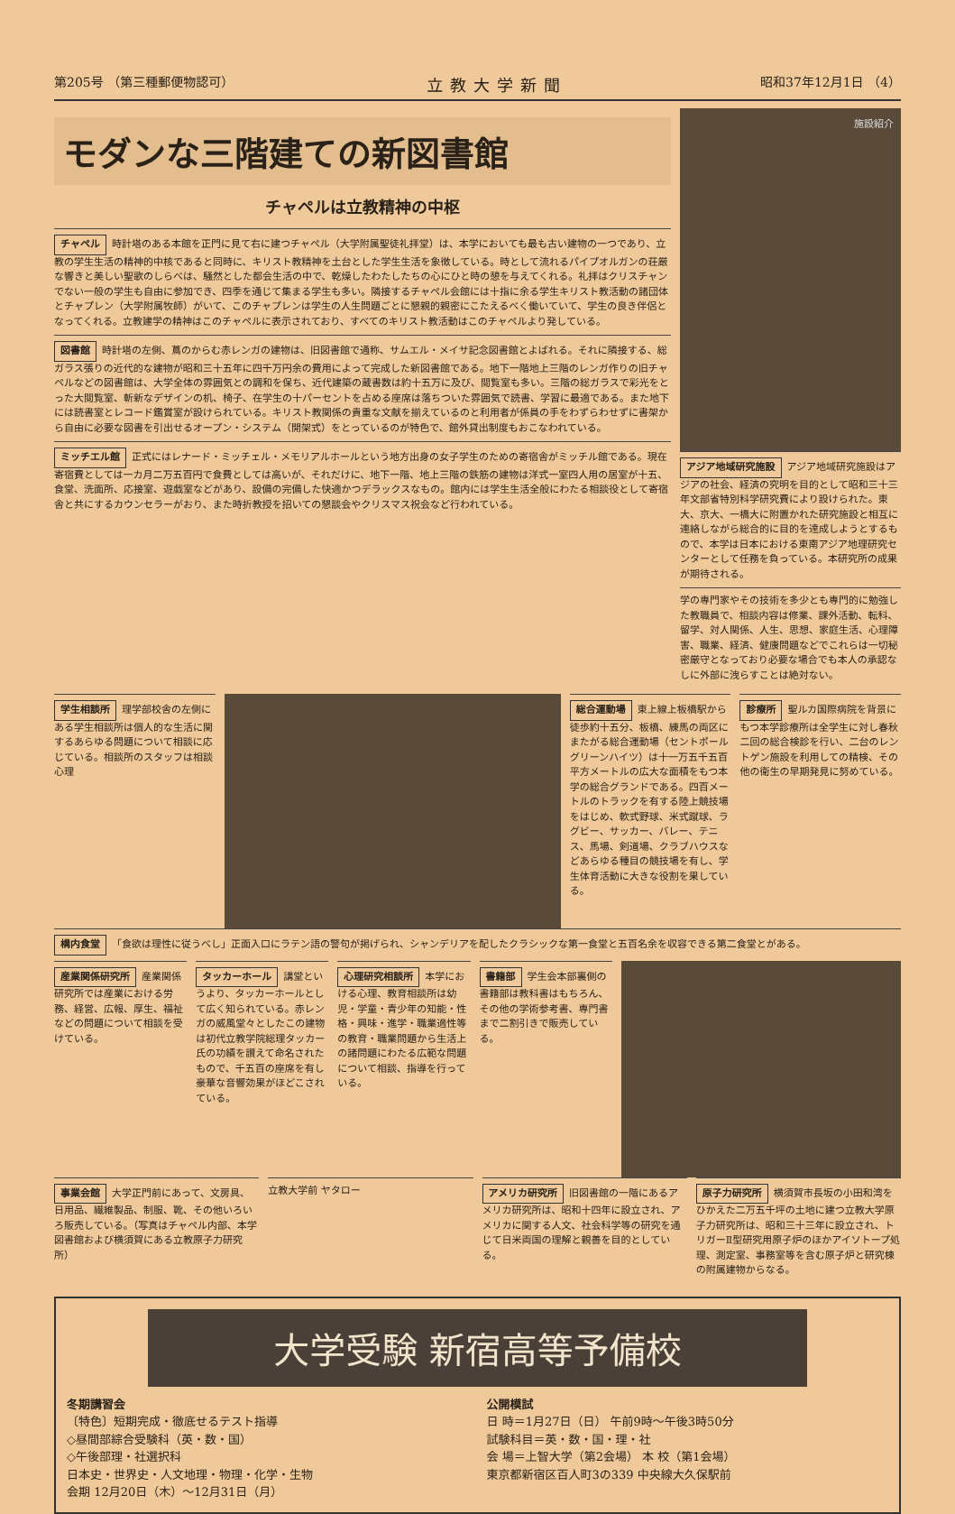第205号 （第三種郵便物認可） 立教大学新聞 昭和37年12月1日 （4）
モダンな三階建ての新図書館
チャペルは立教精神の中枢
チャペル 時計塔のある本館を正門に見て右に建つチャペル（大学附属聖徒礼拝堂）は、本学においても最も古い建物の一つであり、立教の学生生活の精神的中核であると同時に、キリスト教精神を土台とした学生生活を象徴している。時として流れるパイプオルガンの荘厳な響きと美しい聖歌のしらべは、騒然とした都会生活の中で、乾燥したわたしたちの心にひと時の憩を与えてくれる。礼拝はクリスチャンでない一般の学生も自由に参加でき、四季を通じて集まる学生も多い。隣接するチャペル会館には十指に余る学生キリスト教活動の諸団体とチャプレン（大学附属牧師）がいて、このチャプレンは学生の人生問題ごとに懇親的親密にこたえるべく働いていて、学生の良き伴侶となってくれる。立教建学の精神はこのチャペルに表示されており、すべてのキリスト教活動はこのチャペルより発している。
図書館 時計塔の左側、蔦のからむ赤レンガの建物は、旧図書館で通称、サムエル・メイサ記念図書館とよばれる。それに隣接する、総ガラス張りの近代的な建物が昭和三十五年に四千万円余の費用によって完成した新図書館である。地下一階地上三階のレンガ作りの旧チャペルなどの図書館は、大学全体の雰囲気との調和を保ち、近代建築の蔵書数は約十五万に及び、閲覧室も多い。三階の総ガラスで彩光をとった大閲覧室、斬新なデザインの机、椅子、在学生の十パーセントを占める座席は落ちついた雰囲気で読書、学習に最適である。また地下には読書室とレコード鑑賞室が設けられている。キリスト教関係の貴重な文献を揃えているのと利用者が係員の手をわずらわせずに書架から自由に必要な図書を引出せるオープン・システム（開架式）をとっているのが特色で、館外貸出制度もおこなわれている。
ミッチエル館 正式にはレナード・ミッチェル・メモリアルホールという地方出身の女子学生のための寄宿舎がミッチル館である。現在寄宿費としては一カ月二万五百円で食費としては高いが、それだけに、地下一階、地上三階の鉄筋の建物は洋式一室四人用の居室が十五、食堂、洗面所、応接室、遊戯室などがあり、設備の完備した快適かつデラックスなもの。館内には学生生活全般にわたる相談役として寄宿舎と共にするカウンセラーがおり、また時折教授を招いての懇談会やクリスマス祝会など行われている。
施設紹介
アジア地域研究施設 アジア地域研究施設はアジアの社会、経済の究明を目的として昭和三十三年文部省特別科学研究費により設けられた。東大、京大、一橋大に附置かれた研究施設と相互に連絡しながら総合的に目的を達成しようとするもので、本学は日本における東南アジア地理研究センターとして任務を負っている。本研究所の成果が期待される。
学の専門家やその技術を多少とも専門的に勉強した教職員で、相談内容は修業、課外活動、転科、留学、対人関係、人生、思想、家庭生活、心理障害、職業、経済、健康問題などでこれらは一切秘密厳守となっており必要な場合でも本人の承認なしに外部に洩らすことは絶対ない。
学生相談所 理学部校舎の左側にある学生相談所は個人的な生活に関するあらゆる問題について相談に応じている。相談所のスタッフは相談心理
総合運動場 東上線上板橋駅から徒歩約十五分、板橋、練馬の両区にまたがる総合運動場（セントポールグリーンハイツ）は十一万五千五百平方メートルの広大な面積をもつ本学の総合グランドである。四百メートルのトラックを有する陸上競技場をはじめ、軟式野球、米式蹴球、ラグビー、サッカー、バレー、テニス、馬場、剣道場、クラブハウスなどあらゆる種目の競技場を有し、学生体育活動に大きな役割を果している。
診療所 聖ルカ国際病院を背景にもつ本学診療所は全学生に対し春秋二回の総合検診を行い、二台のレントゲン施設を利用しての精検、その他の衛生の早期発見に努めている。
構内食堂 「食欲は理性に従うべし」正面入口にラテン語の警句が掲げられ、シャンデリアを配したクラシックな第一食堂と五百名余を収容できる第二食堂とがある。
産業関係研究所 産業関係研究所では産業における労務、経営、広報、厚生、福祉などの問題について相談を受けている。
タッカーホール 講堂というより、タッカーホールとして広く知られている。赤レンガの威風堂々としたこの建物は初代立教学院総理タッカー氏の功績を讃えて命名されたもので、千五百の座席を有し豪華な音響効果がほどこされている。
心理研究相談所 本学における心理、教育相談所は幼児・学童・青少年の知能・性格・興味・進学・職業適性等の教育・職業問題から生活上の諸問題にわたる広範な問題について相談、指導を行っている。
書籍部 学生会本部裏側の書籍部は教科書はもちろん、その他の学術参考書、専門書まで二割引きで販売している。
事業会館 大学正門前にあって、文房具、日用品、繊維製品、制服、靴、その他いろいろ販売している。（写真はチャペル内部、本学図書館および横須賀にある立教原子力研究所）
立教大学前 ヤタロー アメリカ研究所 旧図書館の一階にあるアメリカ研究所は、昭和十四年に設立され、アメリカに関する人文、社会科学等の研究を通じて日米両国の理解と親善を目的としている。
原子力研究所 横須賀市長坂の小田和湾をひかえた二万五千坪の土地に建つ立教大学原子力研究所は、昭和三十三年に設立され、トリガーⅡ型研究用原子炉のほかアイソトープ処理、測定室、事務室等を含む原子炉と研究棟の附属建物からなる。
大学受験 新宿高等予備校
冬期講習会
〔特色〕短期完成・徹底せるテスト指導
◇昼間部綜合受験科（英・数・国）
◇午後部理・社選択科
日本史・世界史・人文地理・物理・化学・生物
会期 12月20日（木）〜12月31日（月）
公開模試
日 時＝1月27日（日） 午前9時〜午後3時50分
試験科目＝英・数・国・理・社
会 場＝上智大学（第2会場） 本 校（第1会場）
東京都新宿区百人町3の339 中央線大久保駅前